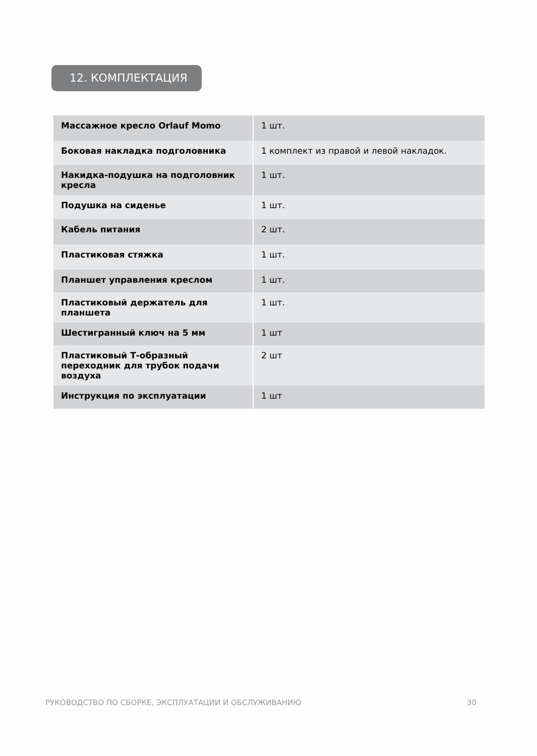12. КОМПЛЕКТАЦИЯ
| Массажное кресло Orlauf Momo | 1 шт. |
| Боковая накладка подголовника | 1 комплект из правой и левой накладок. |
| Накидка-подушка на подголовник кресла | 1 шт. |
| Подушка на сиденье | 1 шт. |
| Кабель питания | 2 шт. |
| Пластиковая стяжка | 1 шт. |
| Планшет управления креслом | 1 шт. |
| Пластиковый держатель для планшета | 1 шт. |
| Шестигранный ключ на 5 мм | 1 шт |
| Пластиковый Т-образный переходник для трубок подачи воздуха | 2 шт |
| Инструкция по эксплуатации | 1 шт |
РУКОВОДСТВО ПО СБОРКЕ, ЭКСПЛУАТАЦИИ И ОБСЛУЖИВАНИЮ 30